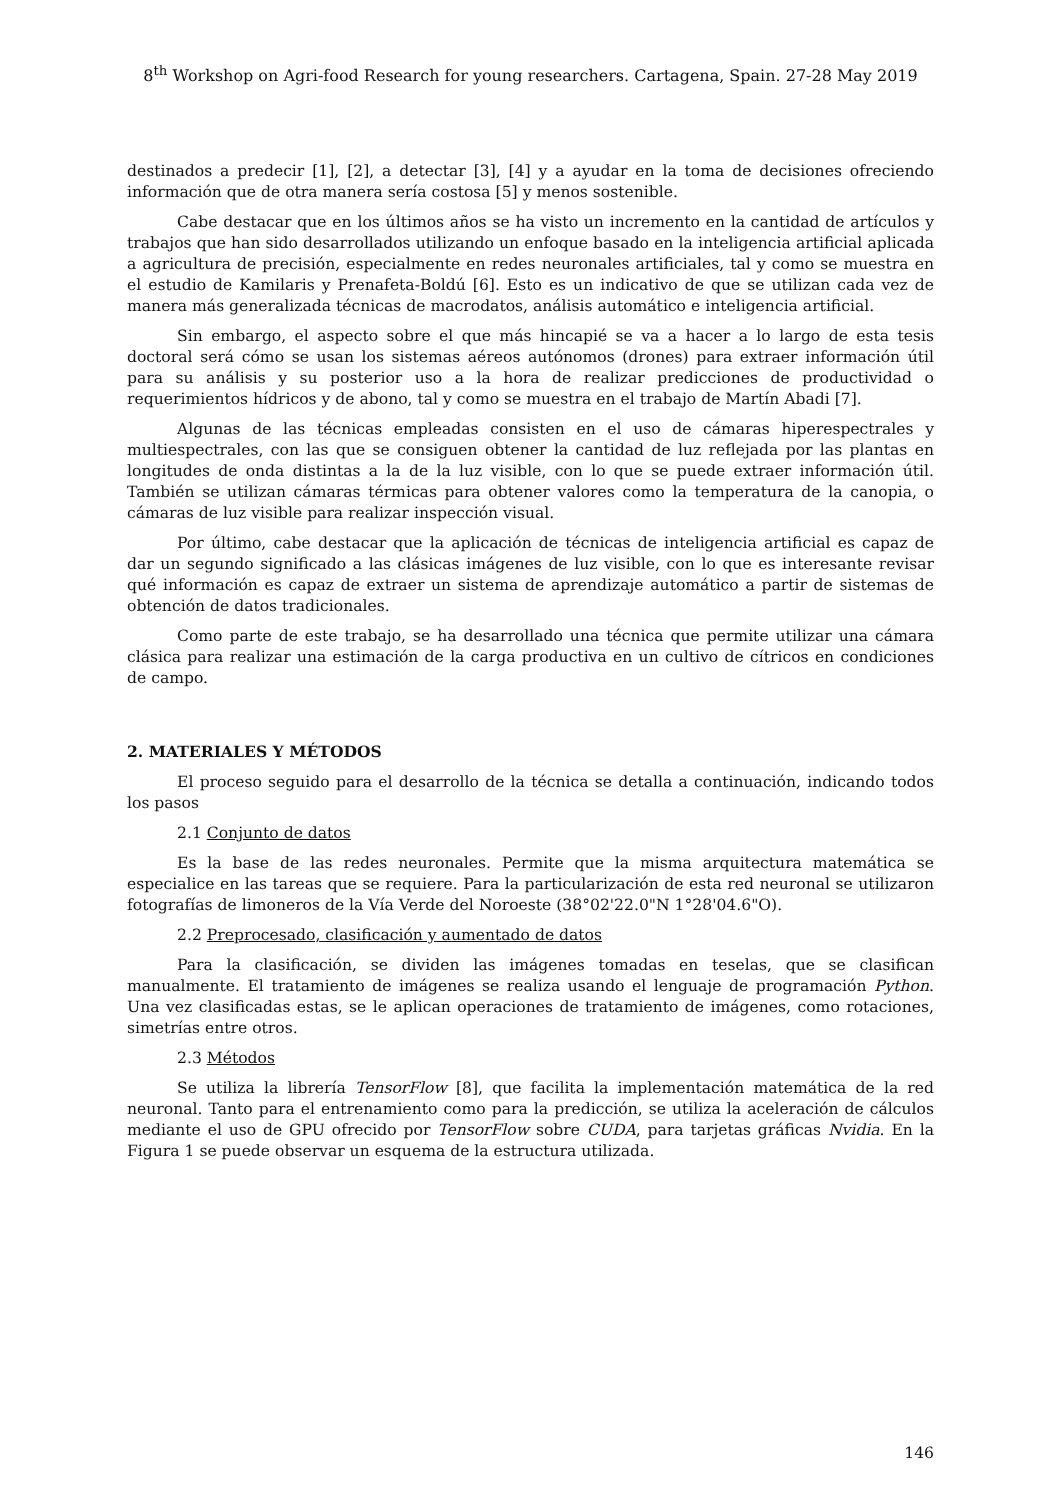8<sup>th</sup> Workshop on Agri-food Research for young researchers. Cartagena, Spain. 27-28 May 2019
destinados a predecir [1], [2], a detectar [3], [4] y a ayudar en la toma de decisiones ofreciendo información que de otra manera sería costosa [5] y menos sostenible.
Cabe destacar que en los últimos años se ha visto un incremento en la cantidad de artículos y trabajos que han sido desarrollados utilizando un enfoque basado en la inteligencia artificial aplicada a agricultura de precisión, especialmente en redes neuronales artificiales, tal y como se muestra en el estudio de Kamilaris y Prenafeta-Boldú [6]. Esto es un indicativo de que se utilizan cada vez de manera más generalizada técnicas de macrodatos, análisis automático e inteligencia artificial.
Sin embargo, el aspecto sobre el que más hincapié se va a hacer a lo largo de esta tesis doctoral será cómo se usan los sistemas aéreos autónomos (drones) para extraer información útil para su análisis y su posterior uso a la hora de realizar predicciones de productividad o requerimientos hídricos y de abono, tal y como se muestra en el trabajo de Martín Abadi [7].
Algunas de las técnicas empleadas consisten en el uso de cámaras hiperespectrales y multiespectrales, con las que se consiguen obtener la cantidad de luz reflejada por las plantas en longitudes de onda distintas a la de la luz visible, con lo que se puede extraer información útil. También se utilizan cámaras térmicas para obtener valores como la temperatura de la canopia, o cámaras de luz visible para realizar inspección visual.
Por último, cabe destacar que la aplicación de técnicas de inteligencia artificial es capaz de dar un segundo significado a las clásicas imágenes de luz visible, con lo que es interesante revisar qué información es capaz de extraer un sistema de aprendizaje automático a partir de sistemas de obtención de datos tradicionales.
Como parte de este trabajo, se ha desarrollado una técnica que permite utilizar una cámara clásica para realizar una estimación de la carga productiva en un cultivo de cítricos en condiciones de campo.
2. MATERIALES Y MÉTODOS
El proceso seguido para el desarrollo de la técnica se detalla a continuación, indicando todos los pasos
2.1 Conjunto de datos
Es la base de las redes neuronales. Permite que la misma arquitectura matemática se especialice en las tareas que se requiere. Para la particularización de esta red neuronal se utilizaron fotografías de limoneros de la Vía Verde del Noroeste (38°02'22.0"N 1°28'04.6"O).
2.2 Preprocesado, clasificación y aumentado de datos
Para la clasificación, se dividen las imágenes tomadas en teselas, que se clasifican manualmente. El tratamiento de imágenes se realiza usando el lenguaje de programación Python. Una vez clasificadas estas, se le aplican operaciones de tratamiento de imágenes, como rotaciones, simetrías entre otros.
2.3 Métodos
Se utiliza la librería TensorFlow [8], que facilita la implementación matemática de la red neuronal. Tanto para el entrenamiento como para la predicción, se utiliza la aceleración de cálculos mediante el uso de GPU ofrecido por TensorFlow sobre CUDA, para tarjetas gráficas Nvidia. En la Figura 1 se puede observar un esquema de la estructura utilizada.
146